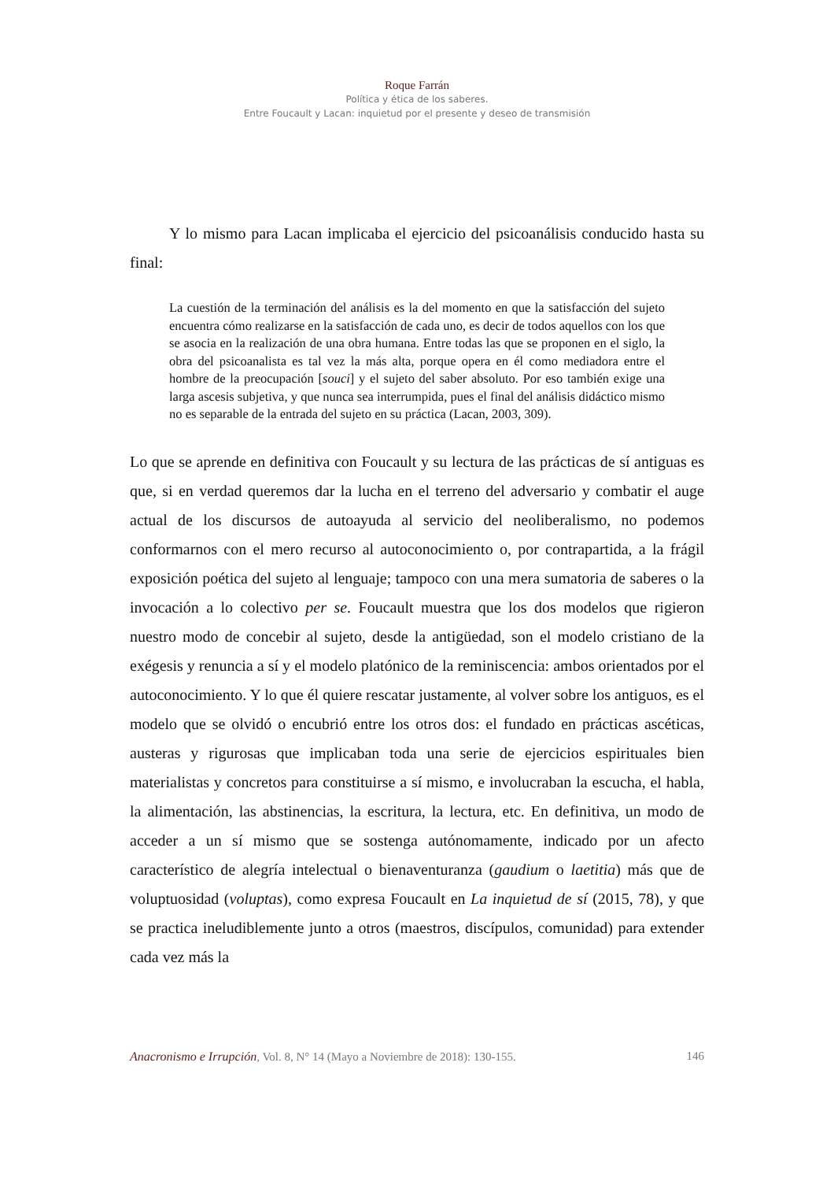Roque Farrán
Política y ética de los saberes.
Entre Foucault y Lacan: inquietud por el presente y deseo de transmisión
Y lo mismo para Lacan implicaba el ejercicio del psicoanálisis conducido hasta su final:
La cuestión de la terminación del análisis es la del momento en que la satisfacción del sujeto encuentra cómo realizarse en la satisfacción de cada uno, es decir de todos aquellos con los que se asocia en la realización de una obra humana. Entre todas las que se proponen en el siglo, la obra del psicoanalista es tal vez la más alta, porque opera en él como mediadora entre el hombre de la preocupación [souci] y el sujeto del saber absoluto. Por eso también exige una larga ascesis subjetiva, y que nunca sea interrumpida, pues el final del análisis didáctico mismo no es separable de la entrada del sujeto en su práctica (Lacan, 2003, 309).
Lo que se aprende en definitiva con Foucault y su lectura de las prácticas de sí antiguas es que, si en verdad queremos dar la lucha en el terreno del adversario y combatir el auge actual de los discursos de autoayuda al servicio del neoliberalismo, no podemos conformarnos con el mero recurso al autoconocimiento o, por contrapartida, a la frágil exposición poética del sujeto al lenguaje; tampoco con una mera sumatoria de saberes o la invocación a lo colectivo per se. Foucault muestra que los dos modelos que rigieron nuestro modo de concebir al sujeto, desde la antigüedad, son el modelo cristiano de la exégesis y renuncia a sí y el modelo platónico de la reminiscencia: ambos orientados por el autoconocimiento. Y lo que él quiere rescatar justamente, al volver sobre los antiguos, es el modelo que se olvidó o encubrió entre los otros dos: el fundado en prácticas ascéticas, austeras y rigurosas que implicaban toda una serie de ejercicios espirituales bien materialistas y concretos para constituirse a sí mismo, e involucraban la escucha, el habla, la alimentación, las abstinencias, la escritura, la lectura, etc. En definitiva, un modo de acceder a un sí mismo que se sostenga autónomamente, indicado por un afecto característico de alegría intelectual o bienaventuranza (gaudium o laetitia) más que de voluptuosidad (voluptas), como expresa Foucault en La inquietud de sí (2015, 78), y que se practica ineludiblemente junto a otros (maestros, discípulos, comunidad) para extender cada vez más la
Anacronismo e Irrupción, Vol. 8, N° 14 (Mayo a Noviembre de 2018): 130-155. 146